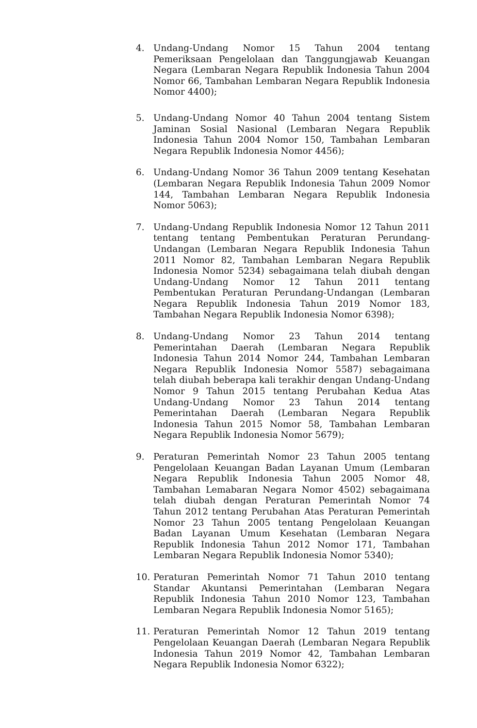4. Undang-Undang Nomor 15 Tahun 2004 tentang Pemeriksaan Pengelolaan dan Tanggungjawab Keuangan Negara (Lembaran Negara Republik Indonesia Tahun 2004 Nomor 66, Tambahan Lembaran Negara Republik Indonesia Nomor 4400);
5. Undang-Undang Nomor 40 Tahun 2004 tentang Sistem Jaminan Sosial Nasional (Lembaran Negara Republik Indonesia Tahun 2004 Nomor 150, Tambahan Lembaran Negara Republik Indonesia Nomor 4456);
6. Undang-Undang Nomor 36 Tahun 2009 tentang Kesehatan (Lembaran Negara Republik Indonesia Tahun 2009 Nomor 144, Tambahan Lembaran Negara Republik Indonesia Nomor 5063);
7. Undang-Undang Republik Indonesia Nomor 12 Tahun 2011 tentang tentang Pembentukan Peraturan Perundang-Undangan (Lembaran Negara Republik Indonesia Tahun 2011 Nomor 82, Tambahan Lembaran Negara Republik Indonesia Nomor 5234) sebagaimana telah diubah dengan Undang-Undang Nomor 12 Tahun 2011 tentang Pembentukan Peraturan Perundang-Undangan (Lembaran Negara Republik Indonesia Tahun 2019 Nomor 183, Tambahan Negara Republik Indonesia Nomor 6398);
8. Undang-Undang Nomor 23 Tahun 2014 tentang Pemerintahan Daerah (Lembaran Negara Republik Indonesia Tahun 2014 Nomor 244, Tambahan Lembaran Negara Republik Indonesia Nomor 5587) sebagaimana telah diubah beberapa kali terakhir dengan Undang-Undang Nomor 9 Tahun 2015 tentang Perubahan Kedua Atas Undang-Undang Nomor 23 Tahun 2014 tentang Pemerintahan Daerah (Lembaran Negara Republik Indonesia Tahun 2015 Nomor 58, Tambahan Lembaran Negara Republik Indonesia Nomor 5679);
9. Peraturan Pemerintah Nomor 23 Tahun 2005 tentang Pengelolaan Keuangan Badan Layanan Umum (Lembaran Negara Republik Indonesia Tahun 2005 Nomor 48, Tambahan Lemabaran Negara Nomor 4502) sebagaimana telah diubah dengan Peraturan Pemerintah Nomor 74 Tahun 2012 tentang Perubahan Atas Peraturan Pemerintah Nomor 23 Tahun 2005 tentang Pengelolaan Keuangan Badan Layanan Umum Kesehatan (Lembaran Negara Republik Indonesia Tahun 2012 Nomor 171, Tambahan Lembaran Negara Republik Indonesia Nomor 5340);
10. Peraturan Pemerintah Nomor 71 Tahun 2010 tentang Standar Akuntansi Pemerintahan (Lembaran Negara Republik Indonesia Tahun 2010 Nomor 123, Tambahan Lembaran Negara Republik Indonesia Nomor 5165);
11. Peraturan Pemerintah Nomor 12 Tahun 2019 tentang Pengelolaan Keuangan Daerah (Lembaran Negara Republik Indonesia Tahun 2019 Nomor 42, Tambahan Lembaran Negara Republik Indonesia Nomor 6322);